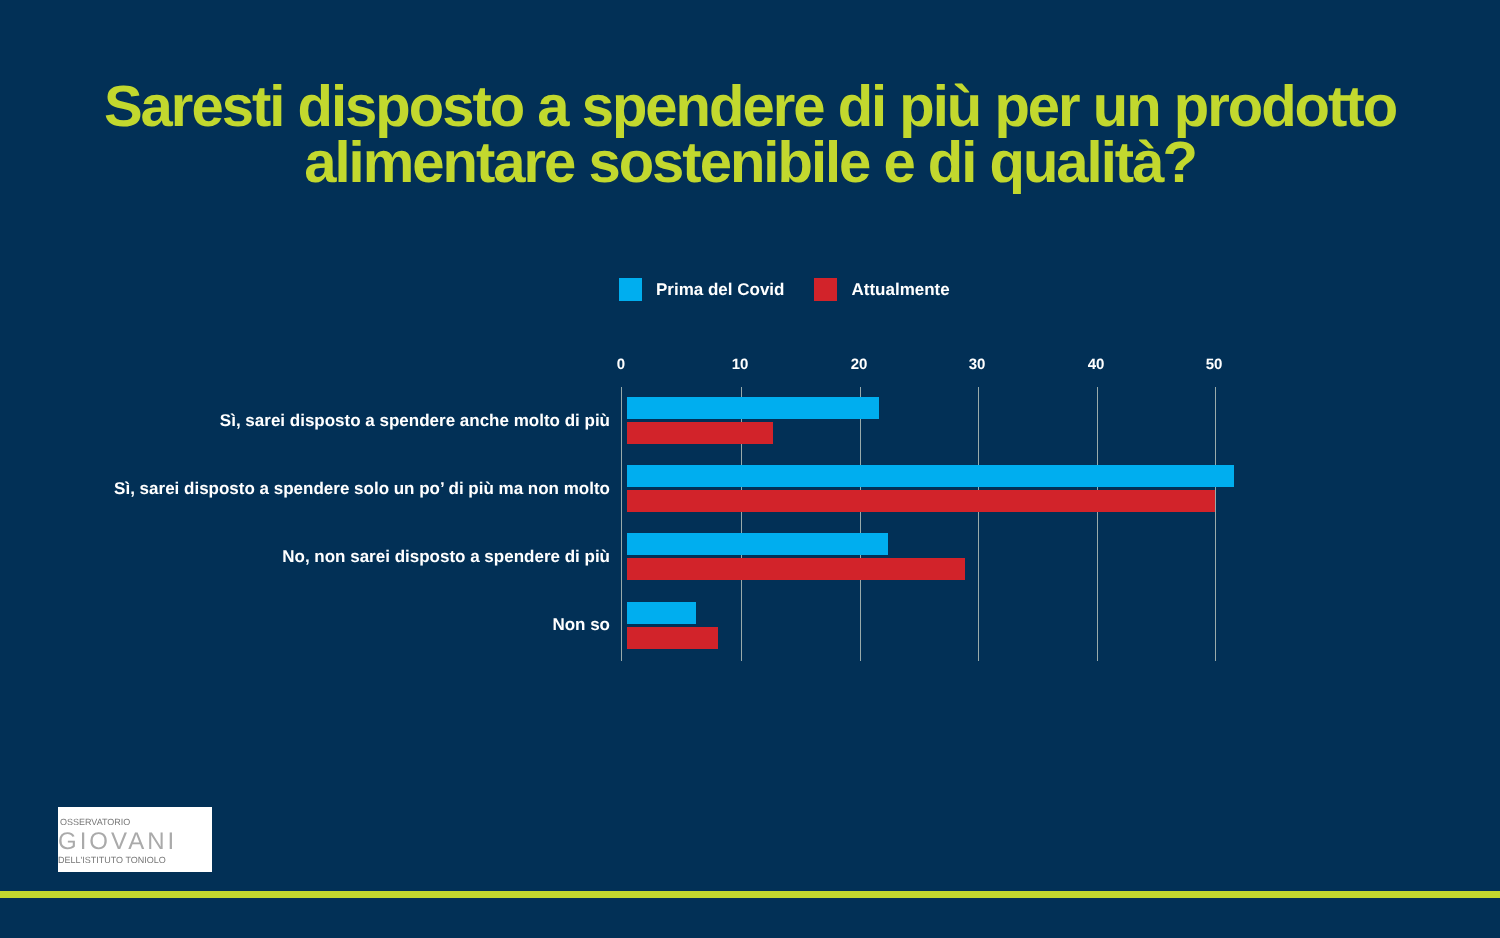Saresti disposto a spendere di più per un prodotto
alimentare sostenibile e di qualità?
Prima del Covid Attualmente
0 10 20 30 40 50
Sì, sarei disposto a spendere anche molto di più
Sì, sarei disposto a spendere solo un po’ di più ma non molto
No, non sarei disposto a spendere di più
Non so
OSSERVATORIO
GIOVANI
DELL'ISTITUTO TONIOLO